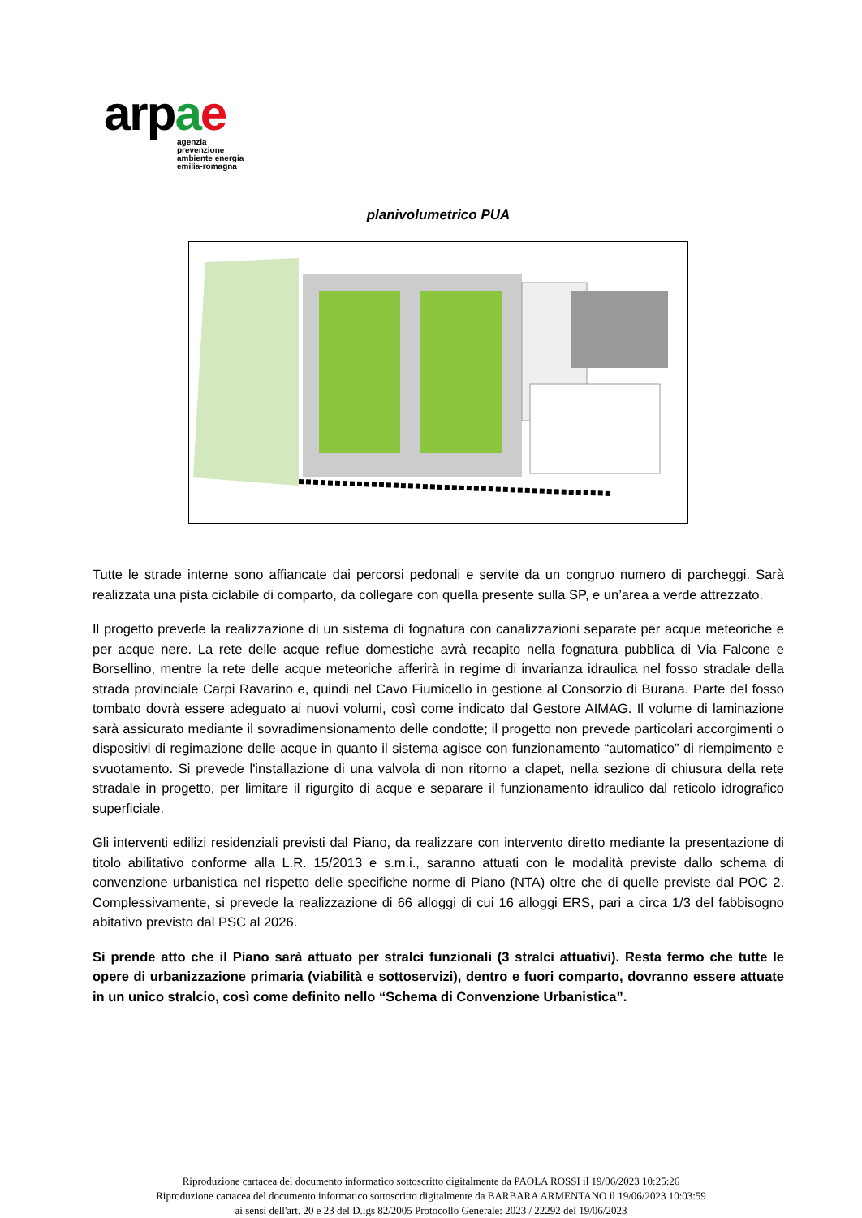arpae
agenzia
prevenzione
ambiente energia
emilia-romagna
planivolumetrico PUA
Tutte le strade interne sono affiancate dai percorsi pedonali e servite da un congruo numero di parcheggi. Sarà realizzata una pista ciclabile di comparto, da collegare con quella presente sulla SP, e un’area a verde attrezzato.
Il progetto prevede la realizzazione di un sistema di fognatura con canalizzazioni separate per acque meteoriche e per acque nere. La rete delle acque reflue domestiche avrà recapito nella fognatura pubblica di Via Falcone e Borsellino, mentre la rete delle acque meteoriche afferirà in regime di invarianza idraulica nel fosso stradale della strada provinciale Carpi Ravarino e, quindi nel Cavo Fiumicello in gestione al Consorzio di Burana. Parte del fosso tombato dovrà essere adeguato ai nuovi volumi, così come indicato dal Gestore AIMAG. Il volume di laminazione sarà assicurato mediante il sovradimensionamento delle condotte; il progetto non prevede particolari accorgimenti o dispositivi di regimazione delle acque in quanto il sistema agisce con funzionamento “automatico” di riempimento e svuotamento. Si prevede l'installazione di una valvola di non ritorno a clapet, nella sezione di chiusura della rete stradale in progetto, per limitare il rigurgito di acque e separare il funzionamento idraulico dal reticolo idrografico superficiale.
Gli interventi edilizi residenziali previsti dal Piano, da realizzare con intervento diretto mediante la presentazione di titolo abilitativo conforme alla L.R. 15/2013 e s.m.i., saranno attuati con le modalità previste dallo schema di convenzione urbanistica nel rispetto delle specifiche norme di Piano (NTA) oltre che di quelle previste dal POC 2. Complessivamente, si prevede la realizzazione di 66 alloggi di cui 16 alloggi ERS, pari a circa 1/3 del fabbisogno abitativo previsto dal PSC al 2026.
Si prende atto che il Piano sarà attuato per stralci funzionali (3 stralci attuativi). Resta fermo che tutte le opere di urbanizzazione primaria (viabilità e sottoservizi), dentro e fuori comparto, dovranno essere attuate in un unico stralcio, così come definito nello “Schema di Convenzione Urbanistica”.
Riproduzione cartacea del documento informatico sottoscritto digitalmente da PAOLA ROSSI il 19/06/2023 10:25:26
Riproduzione cartacea del documento informatico sottoscritto digitalmente da BARBARA ARMENTANO il 19/06/2023 10:03:59
ai sensi dell'art. 20 e 23 del D.lgs 82/2005 Protocollo Generale: 2023 / 22292 del 19/06/2023